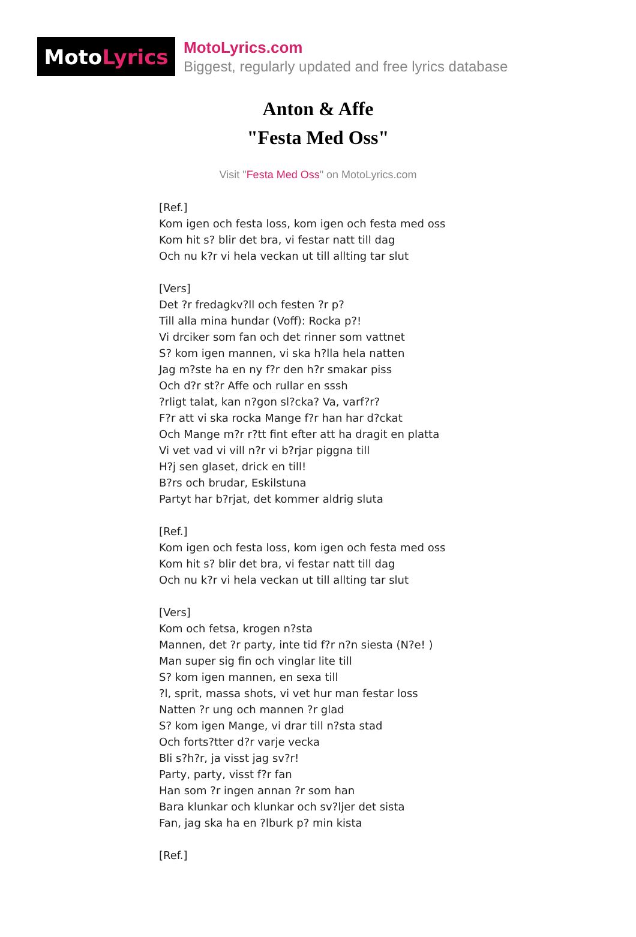Moto Lyrics
MotoLyrics.com
Biggest, regularly updated and free lyrics database
Anton & Affe
"Festa Med Oss"
Visit "Festa Med Oss" on MotoLyrics.com
[Ref.] Kom igen och festa loss, kom igen och festa med oss Kom hit s? blir det bra, vi festar natt till dag Och nu k?r vi hela veckan ut till allting tar slut [Vers] Det ?r fredagkv?ll och festen ?r p? Till alla mina hundar (Voff): Rocka p?! Vi drciker som fan och det rinner som vattnet S? kom igen mannen, vi ska h?lla hela natten Jag m?ste ha en ny f?r den h?r smakar piss Och d?r st?r Affe och rullar en sssh ?rligt talat, kan n?gon sl?cka? Va, varf?r? F?r att vi ska rocka Mange f?r han har d?ckat Och Mange m?r r?tt fint efter att ha dragit en platta Vi vet vad vi vill n?r vi b?rjar piggna till H?j sen glaset, drick en till! B?rs och brudar, Eskilstuna Partyt har b?rjat, det kommer aldrig sluta [Ref.] Kom igen och festa loss, kom igen och festa med oss Kom hit s? blir det bra, vi festar natt till dag Och nu k?r vi hela veckan ut till allting tar slut [Vers] Kom och fetsa, krogen n?sta Mannen, det ?r party, inte tid f?r n?n siesta (N?e! ) Man super sig fin och vinglar lite till S? kom igen mannen, en sexa till ?l, sprit, massa shots, vi vet hur man festar loss Natten ?r ung och mannen ?r glad S? kom igen Mange, vi drar till n?sta stad Och forts?tter d?r varje vecka Bli s?h?r, ja visst jag sv?r! Party, party, visst f?r fan Han som ?r ingen annan ?r som han Bara klunkar och klunkar och sv?ljer det sista Fan, jag ska ha en ?lburk p? min kista [Ref.]